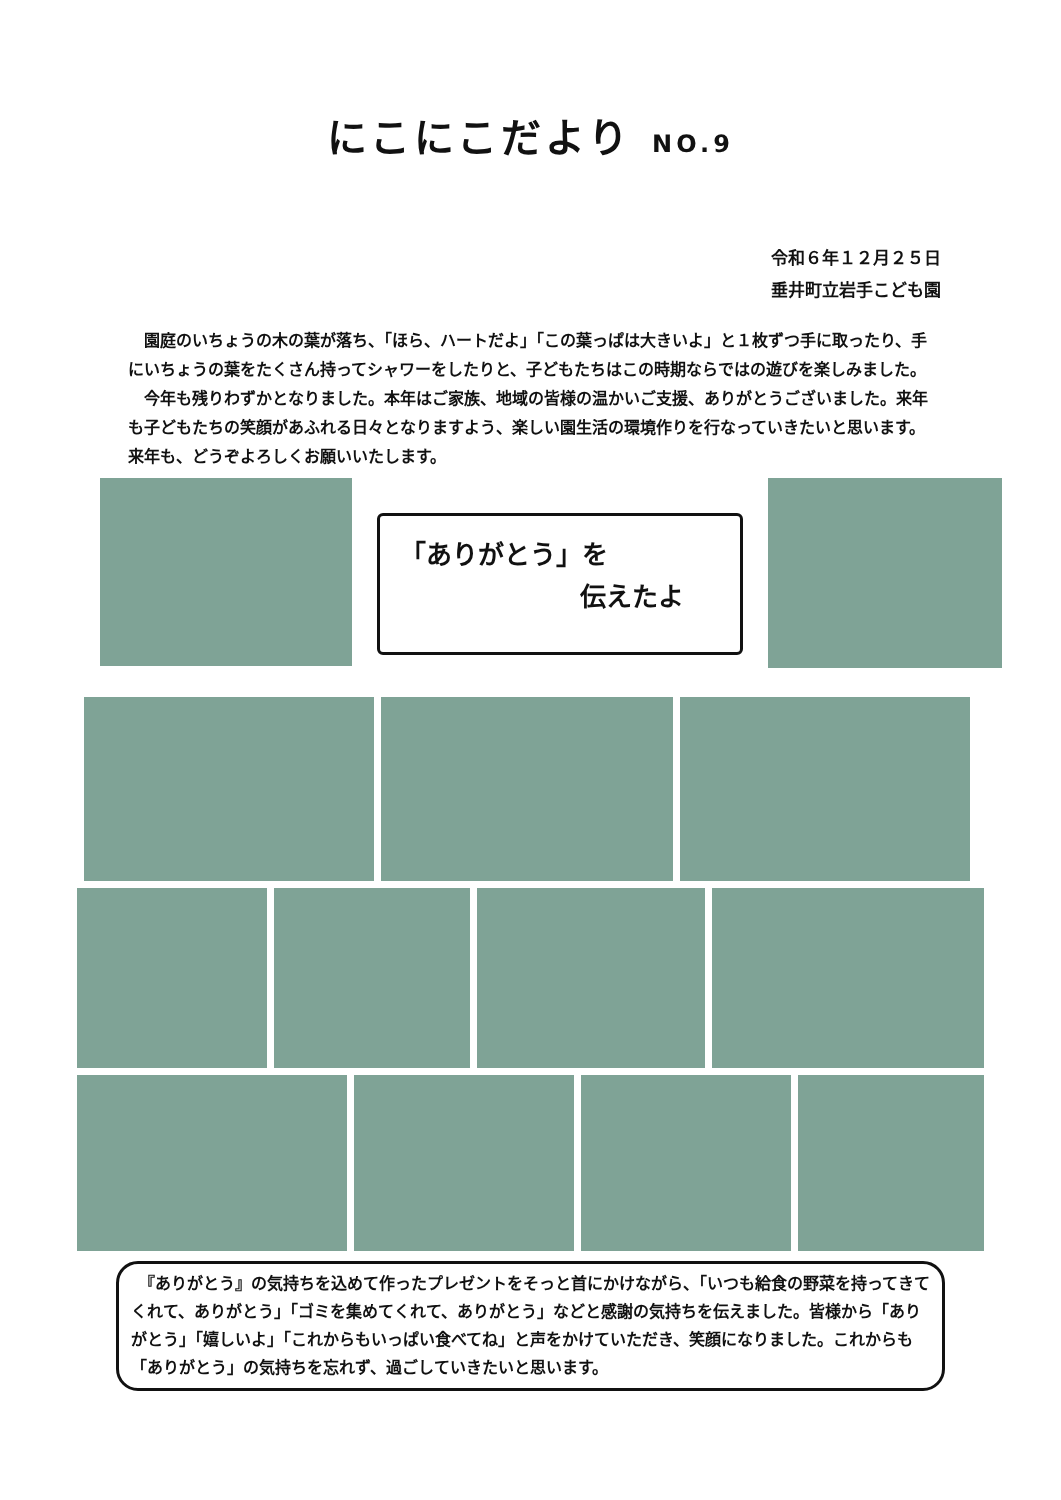にこにこだより NO.9
令和６年１２月２５日
垂井町立岩手こども園
園庭のいちょうの木の葉が落ち、「ほら、ハートだよ」「この葉っぱは大きいよ」と１枚ずつ手に取ったり、手にいちょうの葉をたくさん持ってシャワーをしたりと、子どもたちはこの時期ならではの遊びを楽しみました。
今年も残りわずかとなりました。本年はご家族、地域の皆様の温かいご支援、ありがとうございました。来年も子どもたちの笑顔があふれる日々となりますよう、楽しい園生活の環境作りを行なっていきたいと思います。来年も、どうぞよろしくお願いいたします。
「ありがとう」を
伝えたよ
　『ありがとう』の気持ちを込めて作ったプレゼントをそっと首にかけながら、「いつも給食の野菜を持ってきてくれて、ありがとう」「ゴミを集めてくれて、ありがとう」などと感謝の気持ちを伝えました。皆様から「ありがとう」「嬉しいよ」「これからもいっぱい食べてね」と声をかけていただき、笑顔になりました。これからも「ありがとう」の気持ちを忘れず、過ごしていきたいと思います。